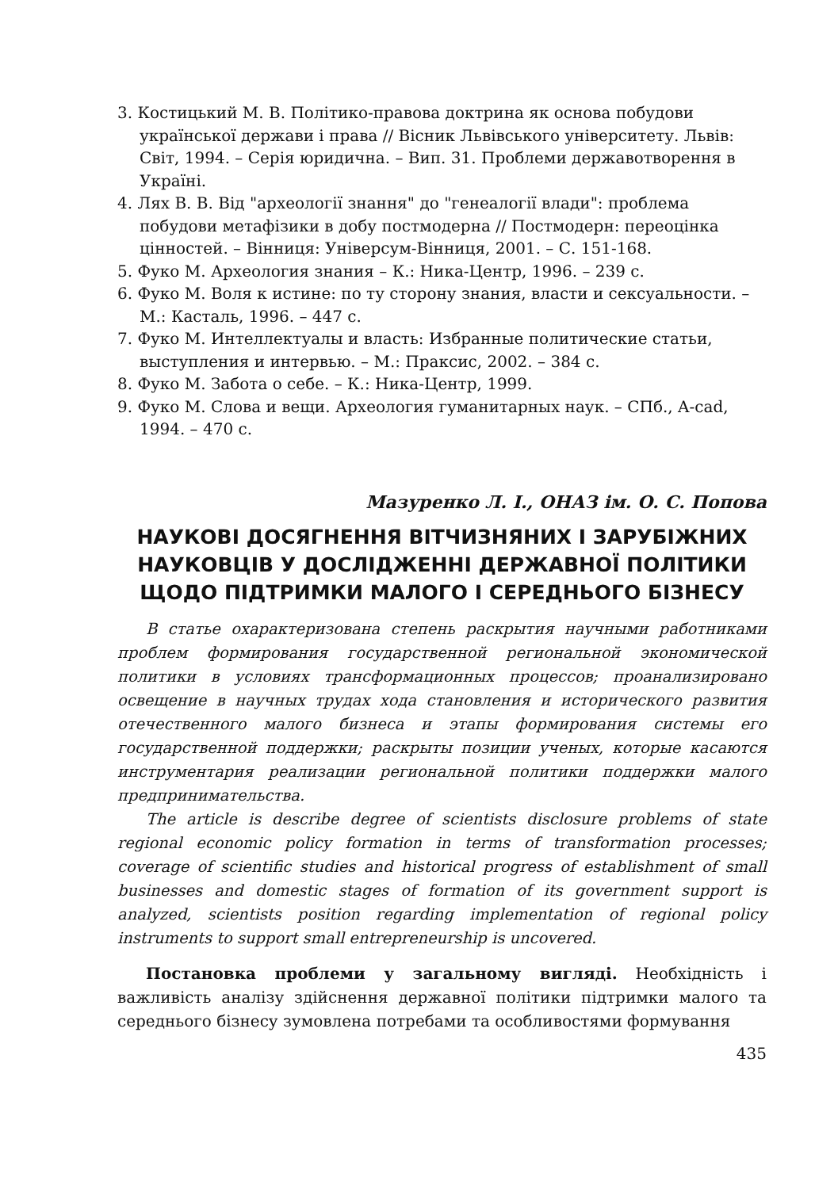3. Костицький М. В. Політико-правова доктрина як основа побудови української держави і права // Вісник Львівського університету. Львів: Світ, 1994. – Серія юридична. – Вип. 31. Проблеми державотворення в Україні.
4. Лях В. В. Від "археології знання" до "генеалогії влади": проблема побудови метафізики в добу постмодерна // Постмодерн: переоцінка цінностей. – Вінниця: Універсум-Вінниця, 2001. – С. 151-168.
5. Фуко М. Археология знания – К.: Ника-Центр, 1996. – 239 с.
6. Фуко М. Воля к истине: по ту сторону знания, власти и сексуальности. – М.: Касталь, 1996. – 447 с.
7. Фуко М. Интеллектуалы и власть: Избранные политические статьи, выступления и интервью. – М.: Праксис, 2002. – 384 с.
8. Фуко М. Забота о себе. – К.: Ника-Центр, 1999.
9. Фуко М. Слова и вещи. Археология гуманитарных наук. – СПб., A-cad, 1994. – 470 с.
Мазуренко Л. І., ОНАЗ ім. О. С. Попова
НАУКОВІ ДОСЯГНЕННЯ ВІТЧИЗНЯНИХ І ЗАРУБІЖНИХ НАУКОВЦІВ У ДОСЛІДЖЕННІ ДЕРЖАВНОЇ ПОЛІТИКИ ЩОДО ПІДТРИМКИ МАЛОГО І СЕРЕДНЬОГО БІЗНЕСУ
В статье охарактеризована степень раскрытия научными работниками проблем формирования государственной региональной экономической политики в условиях трансформационных процессов; проанализировано освещение в научных трудах хода становления и исторического развития отечественного малого бизнеса и этапы формирования системы его государственной поддержки; раскрыты позиции ученых, которые касаются инструментария реализации региональной политики поддержки малого предпринимательства.
The article is describe degree of scientists disclosure problems of state regional economic policy formation in terms of transformation processes; coverage of scientific studies and historical progress of establishment of small businesses and domestic stages of formation of its government support is analyzed, scientists position regarding implementation of regional policy instruments to support small entrepreneurship is uncovered.
Постановка проблеми у загальному вигляді. Необхідність і важливість аналізу здійснення державної політики підтримки малого та середнього бізнесу зумовлена потребами та особливостями формування
435